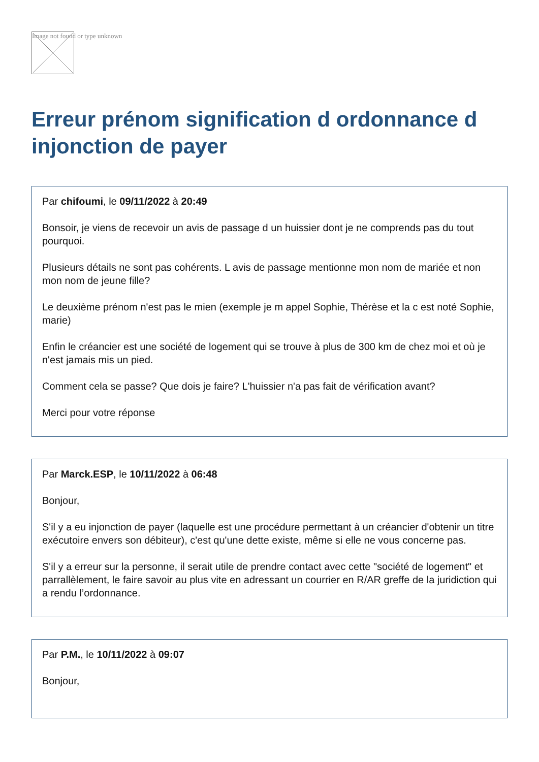Image not found or type unknown
Erreur prénom signification d ordonnance d injonction de payer
Par chifoumi, le 09/11/2022 à 20:49
Bonsoir, je viens de recevoir un avis de passage d un huissier dont je ne comprends pas du tout pourquoi.
Plusieurs détails ne sont pas cohérents. L avis de passage mentionne mon nom de mariée et non mon nom de jeune fille?
Le deuxième prénom n'est pas le mien (exemple je m appel Sophie, Thérèse et la c est noté Sophie, marie)
Enfin le créancier est une société de logement qui se trouve à plus de 300 km de chez moi et où je n'est jamais mis un pied.
Comment cela se passe? Que dois je faire? L'huissier n'a pas fait de vérification avant?
Merci pour votre réponse
Par Marck.ESP, le 10/11/2022 à 06:48
Bonjour,
S'il y a eu injonction de payer (laquelle est une procédure permettant à un créancier d'obtenir un titre exécutoire envers son débiteur), c'est qu'une dette existe, même si elle ne vous concerne pas.
S'il y a erreur sur la personne, il serait utile de prendre contact avec cette "société de logement" et parrallèlement, le faire savoir au plus vite en adressant un courrier en R/AR greffe de la juridiction qui a rendu l’ordonnance.
Par P.M., le 10/11/2022 à 09:07
Bonjour,